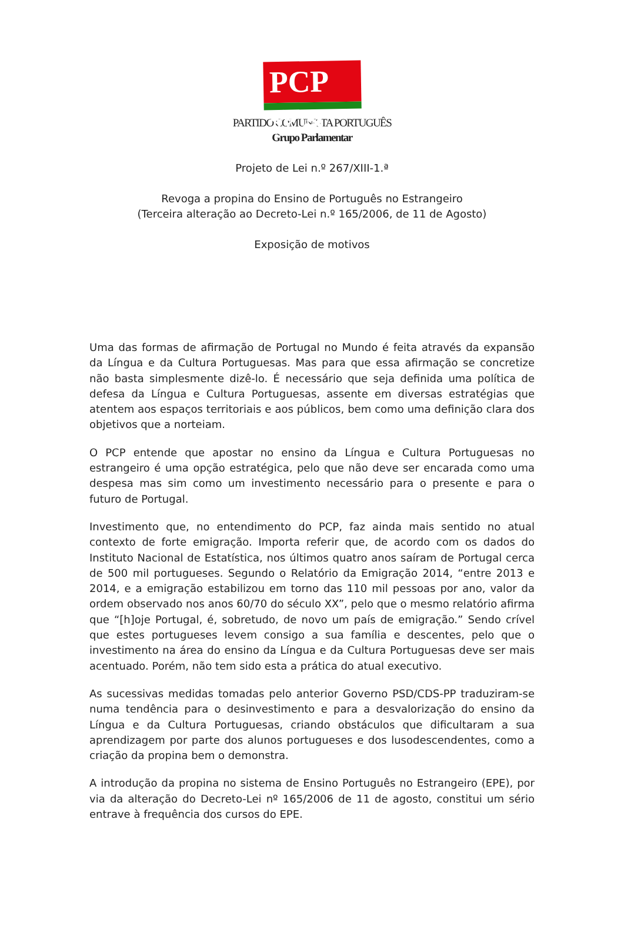PCP ☆☭
PARTIDO COMUNISTA PORTUGUÊS
Grupo Parlamentar
Projeto de Lei n.º 267/XIII-1.ª
Revoga a propina do Ensino de Português no Estrangeiro
(Terceira alteração ao Decreto-Lei n.º 165/2006, de 11 de Agosto)
Exposição de motivos
Uma das formas de afirmação de Portugal no Mundo é feita através da expansão da Língua e da Cultura Portuguesas. Mas para que essa afirmação se concretize não basta simplesmente dizê-lo. É necessário que seja definida uma política de defesa da Língua e Cultura Portuguesas, assente em diversas estratégias que atentem aos espaços territoriais e aos públicos, bem como uma definição clara dos objetivos que a norteiam.
O PCP entende que apostar no ensino da Língua e Cultura Portuguesas no estrangeiro é uma opção estratégica, pelo que não deve ser encarada como uma despesa mas sim como um investimento necessário para o presente e para o futuro de Portugal.
Investimento que, no entendimento do PCP, faz ainda mais sentido no atual contexto de forte emigração. Importa referir que, de acordo com os dados do Instituto Nacional de Estatística, nos últimos quatro anos saíram de Portugal cerca de 500 mil portugueses. Segundo o Relatório da Emigração 2014, “entre 2013 e 2014, e a emigração estabilizou em torno das 110 mil pessoas por ano, valor da ordem observado nos anos 60/70 do século XX”, pelo que o mesmo relatório afirma que “[h]oje Portugal, é, sobretudo, de novo um país de emigração.” Sendo crível que estes portugueses levem consigo a sua família e descentes, pelo que o investimento na área do ensino da Língua e da Cultura Portuguesas deve ser mais acentuado. Porém, não tem sido esta a prática do atual executivo.
As sucessivas medidas tomadas pelo anterior Governo PSD/CDS-PP traduziram-se numa tendência para o desinvestimento e para a desvalorização do ensino da Língua e da Cultura Portuguesas, criando obstáculos que dificultaram a sua aprendizagem por parte dos alunos portugueses e dos lusodescendentes, como a criação da propina bem o demonstra.
A introdução da propina no sistema de Ensino Português no Estrangeiro (EPE), por via da alteração do Decreto-Lei nº 165/2006 de 11 de agosto, constitui um sério entrave à frequência dos cursos do EPE.